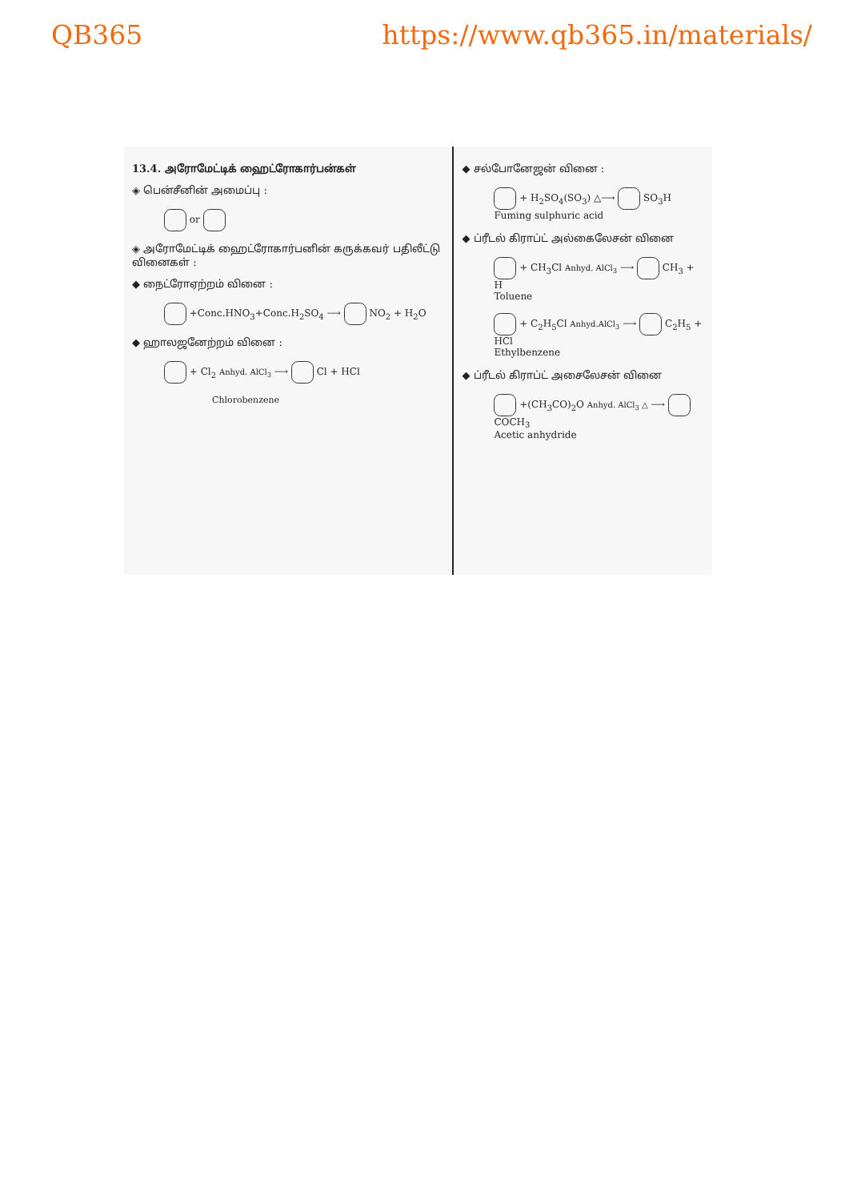QB365 https://www.qb365.in/materials/
13.4. அரோமேட்டிக் ஹைட்ரோகார்பன்கள்
◈ பென்சீனின் அமைப்பு :
or
◈ அரோமேட்டிக் ஹைட்ரோகார்பனின் கருக்கவர் பதிலீட்டு வினைகள் :
◆ நைட்ரோஏற்றம் வினை :
+Conc.HNO<sub>3</sub>+Conc.H<sub>2</sub>SO<sub>4</sub> ⟶ NO<sub>2</sub> + H<sub>2</sub>O
◆ ஹாலஜனேற்றம் வினை :
+ Cl<sub>2</sub> Anhyd. AlCl<sub>3</sub> ⟶ Cl + HCl
Chlorobenzene
◆ சல்போனேஜன் வினை :
+ H<sub>2</sub>SO<sub>4</sub>(SO<sub>3</sub>) △⟶ SO<sub>3</sub>H
Fuming sulphuric acid
◆ ப்ரீடல் கிராப்ட் அல்கைலேசன் வினை
+ CH<sub>3</sub>Cl Anhyd. AlCl<sub>3</sub> ⟶ CH<sub>3</sub> + H
Toluene
+ C<sub>2</sub>H<sub>5</sub>Cl Anhyd.AlCl<sub>3</sub> ⟶ C<sub>2</sub>H<sub>5</sub> + HCl
Ethylbenzene
◆ ப்ரீடல் கிராப்ட் அசைலேசன் வினை
+(CH<sub>3</sub>CO)<sub>2</sub>O Anhyd. AlCl<sub>3</sub> △ ⟶ COCH<sub>3</sub>
Acetic anhydride